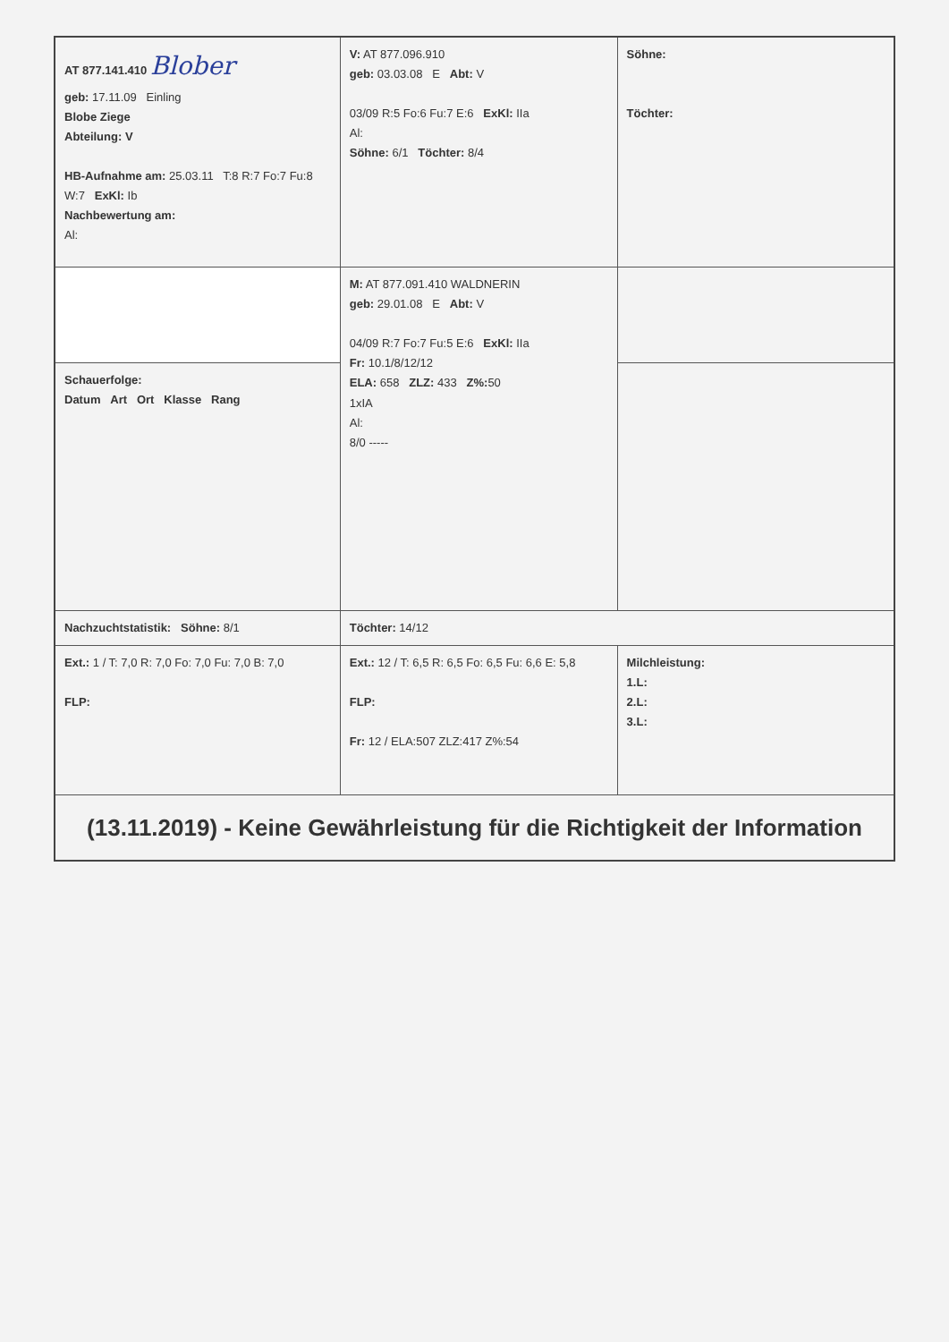| AT 877.141.410 Blober geb: 17.11.09 Einling Blobe Ziege Abteilung: V HB-Aufnahme am: 25.03.11 T:8 R:7 Fo:7 Fu:8 W:7 ExKl: Ib Nachbewertung am: Al: | V: AT 877.096.910 geb: 03.03.08 E Abt: V 03/09 R:5 Fo:6 Fu:7 E:6 ExKl: IIa Al: Söhne: 6/1 Töchter: 8/4 | Söhne: Töchter: |
| | M: AT 877.091.410 WALDNERIN geb: 29.01.08 E Abt: V 04/09 R:7 Fo:7 Fu:5 E:6 ExKl: IIa Fr: 10.1/8/12/12 ELA: 658 ZLZ: 433 Z%: 50 1xIA Al: 8/0 ----- | |
| Schauerfolge: Datum Art Ort Klasse Rang | | |
| Nachzuchtstatistik: Söhne: 8/1 | Töchter: 14/12 | |
| Ext.: 1 / T: 7,0 R: 7,0 Fo: 7,0 Fu: 7,0 B: 7,0 FLP: | Ext.: 12 / T: 6,5 R: 6,5 Fo: 6,5 Fu: 6,6 E: 5,8 FLP: Fr: 12 / ELA:507 ZLZ:417 Z%:54 | Milchleistung: 1.L: 2.L: 3.L: |
| (13.11.2019) - Keine Gewährleistung für die Richtigkeit der Information | | |